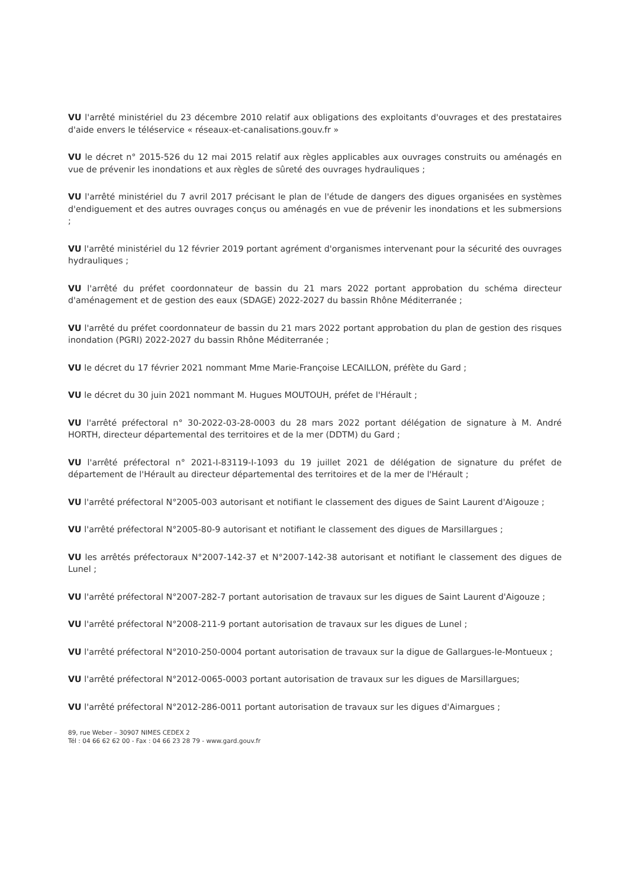VU l'arrêté ministériel du 23 décembre 2010 relatif aux obligations des exploitants d'ouvrages et des prestataires d'aide envers le téléservice « réseaux-et-canalisations.gouv.fr »
VU le décret n° 2015-526 du 12 mai 2015 relatif aux règles applicables aux ouvrages construits ou aménagés en vue de prévenir les inondations et aux règles de sûreté des ouvrages hydrauliques ;
VU l'arrêté ministériel du 7 avril 2017 précisant le plan de l'étude de dangers des digues organisées en systèmes d'endiguement et des autres ouvrages conçus ou aménagés en vue de prévenir les inondations et les submersions ;
VU l'arrêté ministériel du 12 février 2019 portant agrément d'organismes intervenant pour la sécurité des ouvrages hydrauliques ;
VU l'arrêté du préfet coordonnateur de bassin du 21 mars 2022 portant approbation du schéma directeur d'aménagement et de gestion des eaux (SDAGE) 2022-2027 du bassin Rhône Méditerranée ;
VU l'arrêté du préfet coordonnateur de bassin du 21 mars 2022 portant approbation du plan de gestion des risques inondation (PGRI) 2022-2027 du bassin Rhône Méditerranée ;
VU le décret du 17 février 2021 nommant Mme Marie-Françoise LECAILLON, préfète du Gard ;
VU le décret du 30 juin 2021 nommant M. Hugues MOUTOUH, préfet de l'Hérault ;
VU l'arrêté préfectoral n° 30-2022-03-28-0003 du 28 mars 2022 portant délégation de signature à M. André HORTH, directeur départemental des territoires et de la mer (DDTM) du Gard ;
VU l'arrêté préfectoral n° 2021-I-83119-I-1093 du 19 juillet 2021 de délégation de signature du préfet de département de l'Hérault au directeur départemental des territoires et de la mer de l'Hérault ;
VU l'arrêté préfectoral N°2005-003 autorisant et notifiant le classement des digues de Saint Laurent d'Aigouze ;
VU l'arrêté préfectoral N°2005-80-9 autorisant et notifiant le classement des digues de Marsillargues ;
VU les arrêtés préfectoraux N°2007-142-37 et N°2007-142-38 autorisant et notifiant le classement des digues de Lunel ;
VU l'arrêté préfectoral N°2007-282-7 portant autorisation de travaux sur les digues de Saint Laurent d'Aigouze ;
VU l'arrêté préfectoral N°2008-211-9 portant autorisation de travaux sur les digues de Lunel ;
VU l'arrêté préfectoral N°2010-250-0004 portant autorisation de travaux sur la digue de Gallargues-le-Montueux ;
VU l'arrêté préfectoral N°2012-0065-0003 portant autorisation de travaux sur les digues de Marsillargues;
VU l'arrêté préfectoral N°2012-286-0011 portant autorisation de travaux sur les digues d'Aimargues ;
89, rue Weber – 30907 NIMES CEDEX 2
Tél : 04 66 62 62 00 - Fax : 04 66 23 28 79 - www.gard.gouv.fr